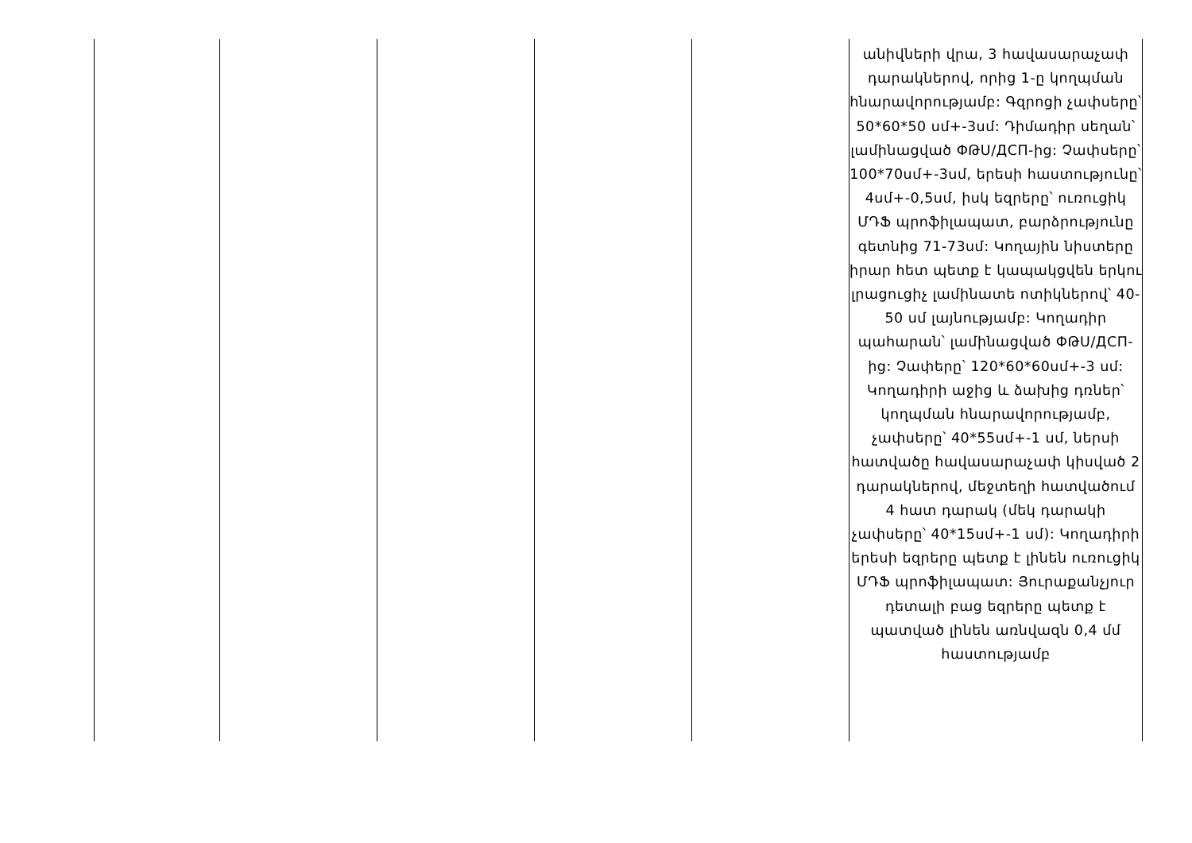| | | | | | անիվների վրա, 3 հավասարաչափ դարակներով, որից 1-ը կողպման հնարավորությամբ: Գզրոցի չափսերը՝ 50*60*50 սմ+-3սմ: Դիմադիր սեղան՝ լամինացված ՓԹՍ/ДСП-ից: Չափսերը՝ 100*70սմ+-3սմ, երեսի հաստությունը՝ 4սմ+-0,5սմ, իսկ եզրերը՝ ուռուցիկ ՄԴՖ պրոֆիլապատ, բարձրությունը գետնից 71-73սմ: Կողային նիստերը իրար հետ պետք է կապակցվեն երկու լրացուցիչ լամինատե ոտիկներով՝ 40-50 սմ լայնությամբ: Կողադիր պահարան՝ լամինացված ՓԹՍ/ДСП-ից: Չափերը՝ 120*60*60սմ+-3 սմ: Կողադիրի աջից և ձախից դռներ՝ կողպման հնարավորությամբ, չափսերը՝ 40*55սմ+-1 սմ, ներսի հատվածը հավասարաչափ կիսված 2 դարակներով, մեջտեղի հատվածում 4 հատ դարակ (մեկ դարակի չափսերը՝ 40*15սմ+-1 սմ): Կողադիրի երեսի եզրերը պետք է լինեն ուռուցիկ ՄԴՖ պրոֆիլապատ: Յուրաքանչյուր դետալի բաց եզրերը պետք է պատված լինեն առնվազն 0,4 մմ հաստությամբ |